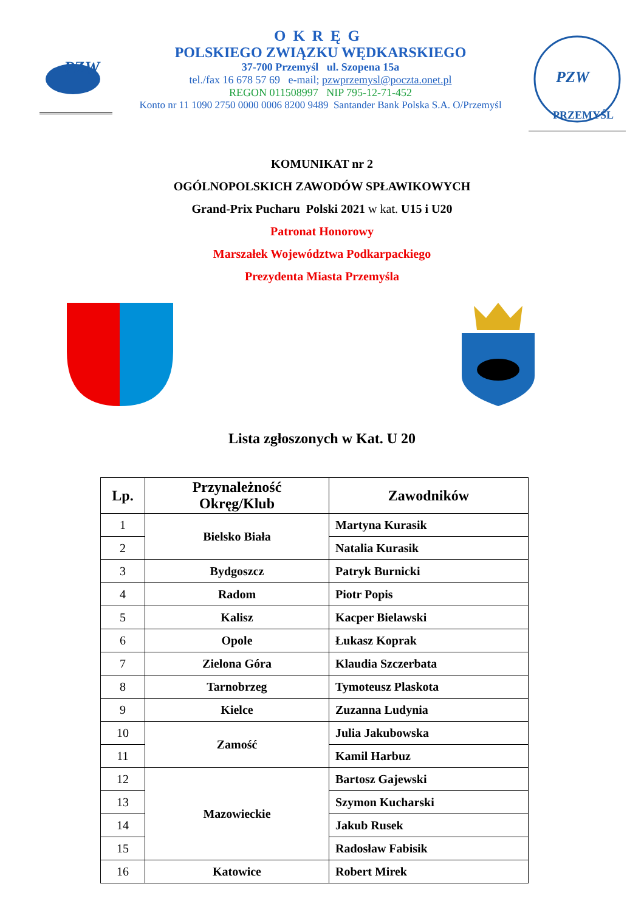PZW
OKRĘG
POLSKIEGO ZWIĄZKU WĘDKARSKIEGO
37-700 Przemyśl ul. Szopena 15a
tel./fax 16 678 57 69 e-mail; pzwprzemysl@poczta.onet.pl
REGON 011508997 NIP 795-12-71-452
Konto nr 11 1090 2750 0000 0006 8200 9489 Santander Bank Polska S.A. O/Przemyśl
PZW
PRZEMYŚL
KOMUNIKAT nr 2
OGÓLNOPOLSKICH ZAWODÓW SPŁAWIKOWYCH
Grand-Prix Pucharu Polski 2021 w kat. U15 i U20
Patronat Honorowy
Marszałek Województwa Podkarpackiego
Prezydenta Miasta Przemyśla
Lista zgłoszonych w Kat. U 20
| Lp. | Przynależność Okręg/Klub | Zawodników |
| --- | --- | --- |
| 1 | Bielsko Biała | Martyna Kurasik |
| 2 | | Natalia Kurasik |
| 3 | Bydgoszcz | Patryk Burnicki |
| 4 | Radom | Piotr Popis |
| 5 | Kalisz | Kacper Bielawski |
| 6 | Opole | Łukasz Koprak |
| 7 | Zielona Góra | Klaudia Szczerbata |
| 8 | Tarnobrzeg | Tymoteusz Plaskota |
| 9 | Kielce | Zuzanna Ludynia |
| 10 | Zamość | Julia Jakubowska |
| 11 | | Kamil Harbuz |
| 12 | Mazowieckie | Bartosz Gajewski |
| 13 | | Szymon Kucharski |
| 14 | | Jakub Rusek |
| 15 | | Radosław Fabisik |
| 16 | Katowice | Robert Mirek |